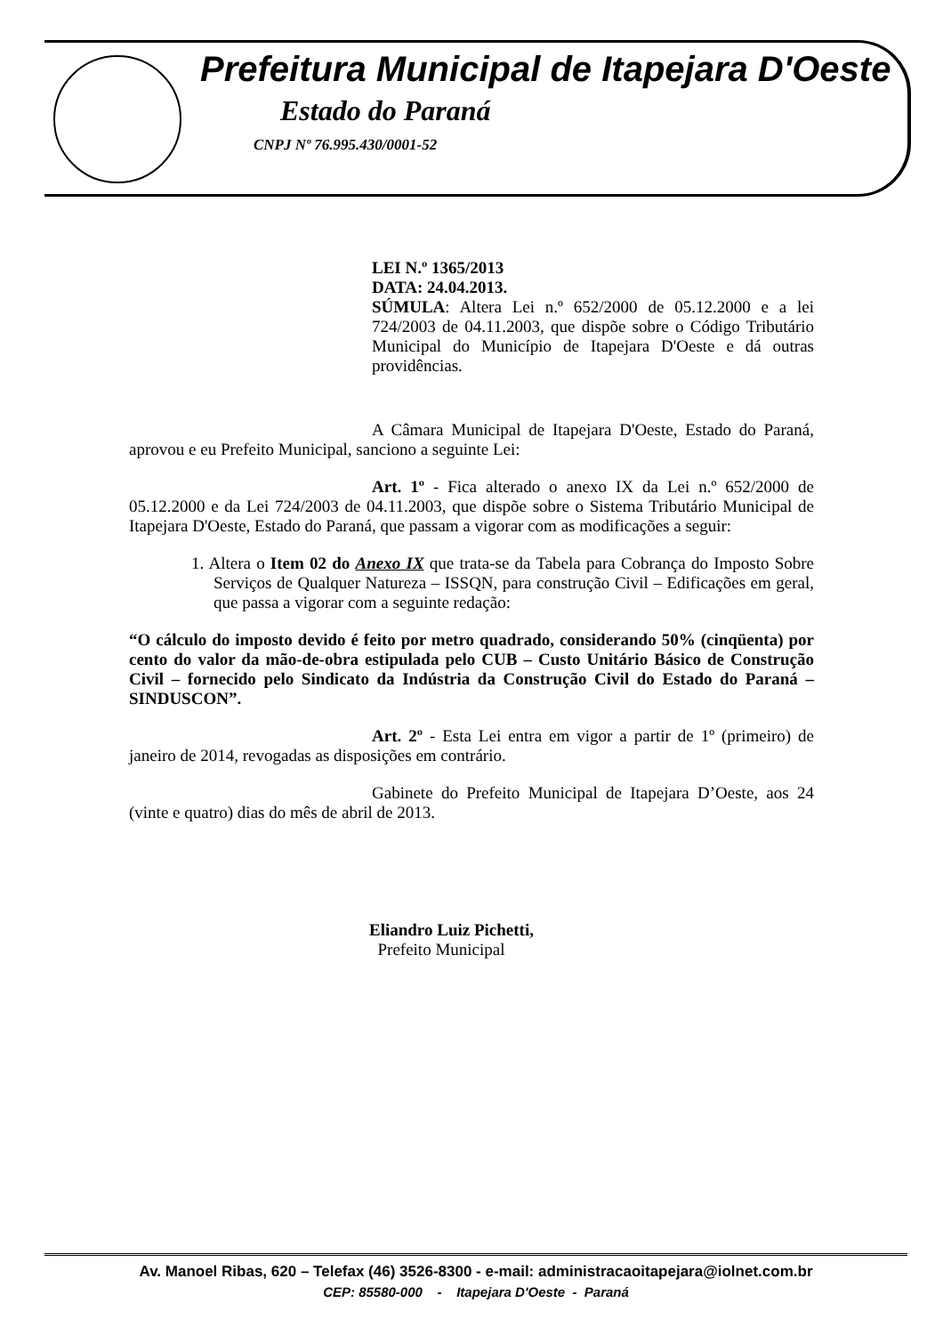Prefeitura Municipal de Itapejara D'Oeste
Estado do Paraná
CNPJ Nº 76.995.430/0001-52
LEI N.º 1365/2013
DATA: 24.04.2013.
SÚMULA: Altera Lei n.º 652/2000 de 05.12.2000 e a lei 724/2003 de 04.11.2003, que dispõe sobre o Código Tributário Municipal do Município de Itapejara D'Oeste e dá outras providências.
A Câmara Municipal de Itapejara D'Oeste, Estado do Paraná, aprovou e eu Prefeito Municipal, sanciono a seguinte Lei:
Art. 1º - Fica alterado o anexo IX da Lei n.º 652/2000 de 05.12.2000 e da Lei 724/2003 de 04.11.2003, que dispõe sobre o Sistema Tributário Municipal de Itapejara D'Oeste, Estado do Paraná, que passam a vigorar com as modificações a seguir:
1. Altera o Item 02 do Anexo IX que trata-se da Tabela para Cobrança do Imposto Sobre Serviços de Qualquer Natureza – ISSQN, para construção Civil – Edificações em geral, que passa a vigorar com a seguinte redação:
“O cálculo do imposto devido é feito por metro quadrado, considerando 50% (cinqüenta) por cento do valor da mão-de-obra estipulada pelo CUB – Custo Unitário Básico de Construção Civil – fornecido pelo Sindicato da Indústria da Construção Civil do Estado do Paraná – SINDUSCON”.
Art. 2º - Esta Lei entra em vigor a partir de 1º (primeiro) de janeiro de 2014, revogadas as disposições em contrário.
Gabinete do Prefeito Municipal de Itapejara D’Oeste, aos 24 (vinte e quatro) dias do mês de abril de 2013.
Eliandro Luiz Pichetti,
Prefeito Municipal
Av. Manoel Ribas, 620 – Telefax (46) 3526-8300 - e-mail: administracaoitapejara@iolnet.com.br
CEP: 85580-000 - Itapejara D'Oeste - Paraná